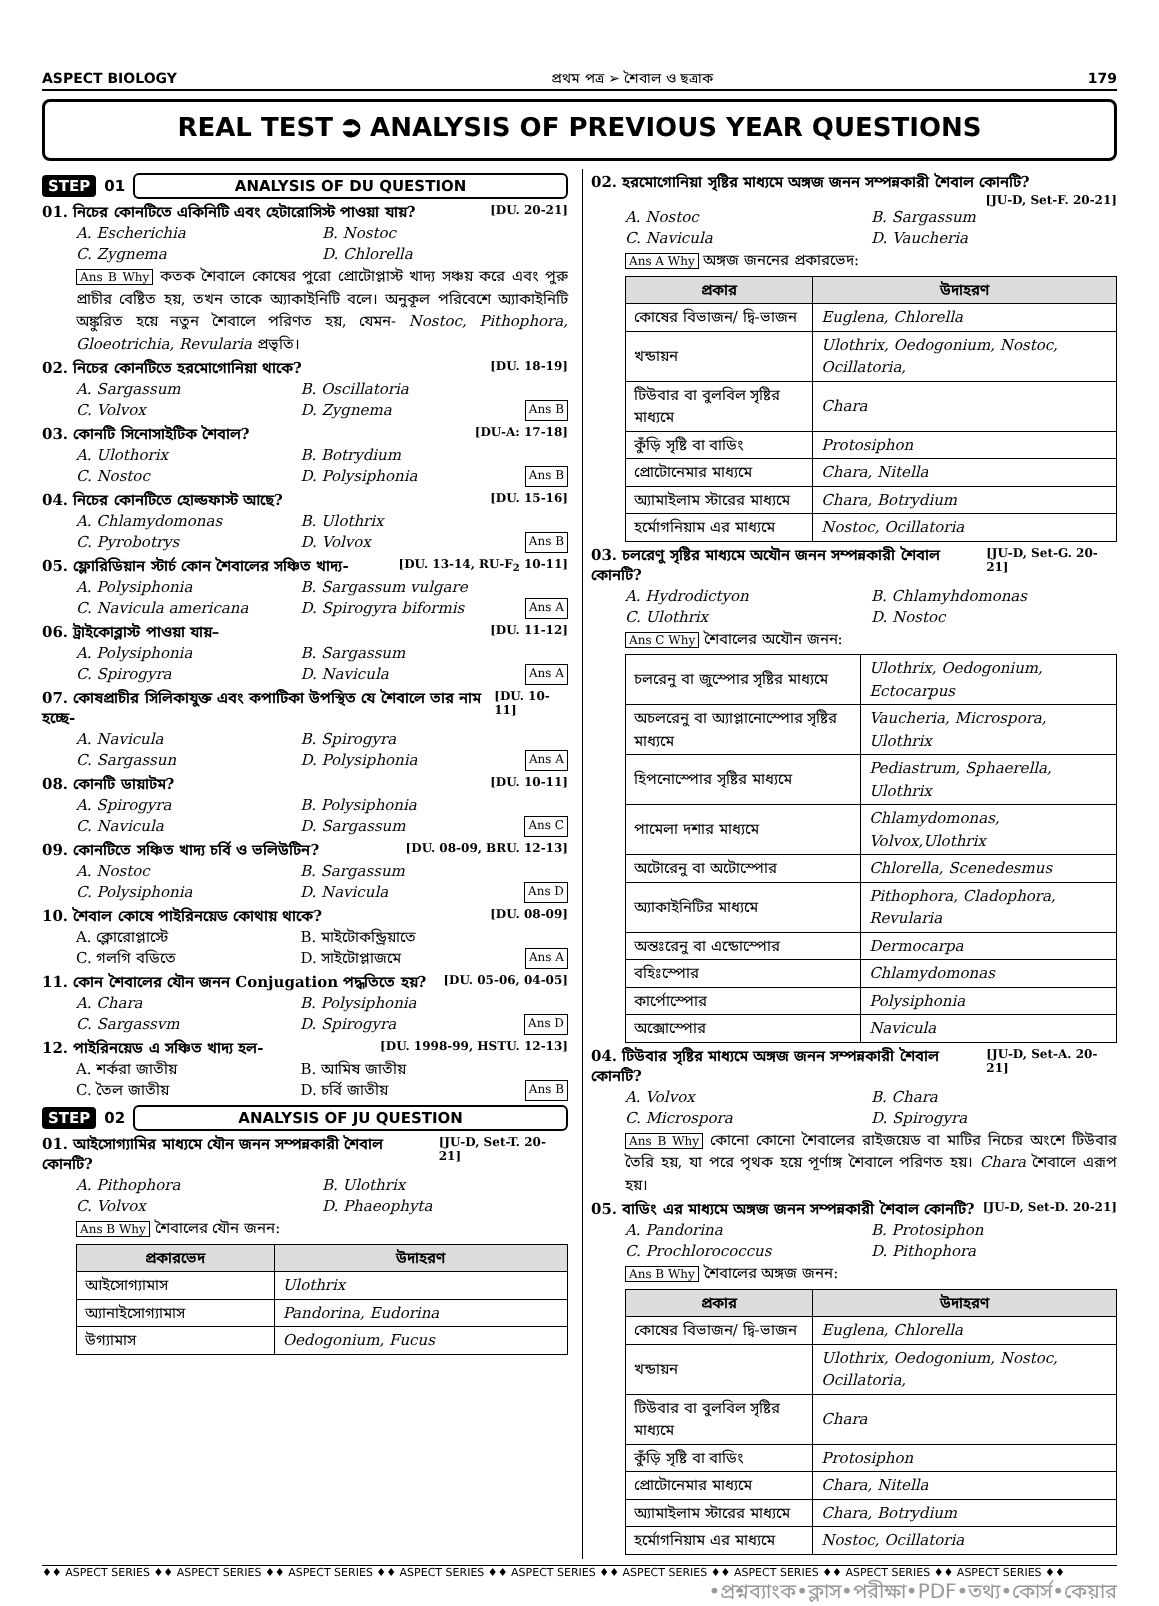ASPECT BIOLOGY প্রথম পত্র ➢ শৈবাল ও ছত্রাক 179
REAL TEST ⮊ ANALYSIS OF PREVIOUS YEAR QUESTIONS
STEP 01 ANALYSIS OF DU QUESTION
01. নিচের কোনটিতে একিনিটি এবং হেটারোসিস্ট পাওয়া যায়? [DU. 20-21]
A. Escherichia B. Nostoc C. Zygnema D. Chlorella
Ans B Why কতক শৈবালে কোষের পুরো প্রোটোপ্লাস্ট খাদ্য সঞ্চয় করে এবং পুরু প্রাচীর বেষ্টিত হয়, তখন তাকে অ্যাকাইনিটি বলে। অনুকূল পরিবেশে অ্যাকাইনিটি অঙ্কুরিত হয়ে নতুন শৈবালে পরিণত হয়, যেমন- Nostoc, Pithophora, Gloeotrichia, Revularia প্রভৃতি।
02. নিচের কোনটিতে হরমোগোনিয়া থাকে? [DU. 18-19]
A. Sargassum B. Oscillatoria C. Volvox D. Zygnema Ans B
03. কোনটি সিনোসাইটিক শৈবাল? [DU-A: 17-18]
A. Ulothorix B. Botrydium C. Nostoc D. Polysiphonia Ans B
04. নিচের কোনটিতে হোল্ডফাস্ট আছে? [DU. 15-16]
A. Chlamydomonas B. Ulothrix C. Pyrobotrys D. Volvox Ans B
05. ফ্লোরিডিয়ান স্টার্চ কোন শৈবালের সঞ্চিত খাদ্য- [DU. 13-14, RU-F<sub>2</sub> 10-11]
A. Polysiphonia B. Sargassum vulgare C. Navicula americana D. Spirogyra biformis Ans A
06. ট্রাইকোব্লাস্ট পাওয়া যায়– [DU. 11-12]
A. Polysiphonia B. Sargassum C. Spirogyra D. Navicula Ans A
07. কোষপ্রাচীর সিলিকাযুক্ত এবং কপাটিকা উপস্থিত যে শৈবালে তার নাম হচ্ছে- [DU. 10-11]
A. Navicula B. Spirogyra C. Sargassun D. Polysiphonia Ans A
08. কোনটি ডায়াটম? [DU. 10-11]
A. Spirogyra B. Polysiphonia C. Navicula D. Sargassum Ans C
09. কোনটিতে সঞ্চিত খাদ্য চর্বি ও ভলিউটিন? [DU. 08-09, BRU. 12-13]
A. Nostoc B. Sargassum C. Polysiphonia D. Navicula Ans D
10. শৈবাল কোষে পাইরিনয়েড কোথায় থাকে? [DU. 08-09]
A. ক্লোরোপ্লাস্টে B. মাইটোকন্ড্রিয়াতে C. গলগি বডিতে D. সাইটোপ্লাজমে Ans A
11. কোন শৈবালের যৌন জনন Conjugation পদ্ধতিতে হয়? [DU. 05-06, 04-05]
A. Chara B. Polysiphonia C. Sargassvm D. Spirogyra Ans D
12. পাইরিনয়েড এ সঞ্চিত খাদ্য হল- [DU. 1998-99, HSTU. 12-13]
A. শর্করা জাতীয় B. আমিষ জাতীয় C. তৈল জাতীয় D. চর্বি জাতীয় Ans B
STEP 02 ANALYSIS OF JU QUESTION
01. আইসোগ্যামির মাধ্যমে যৌন জনন সম্পন্নকারী শৈবাল কোনটি? [JU-D, Set-T. 20-21]
A. Pithophora B. Ulothrix C. Volvox D. Phaeophyta
Ans B Why শৈবালের যৌন জনন:
| প্রকারভেদ | উদাহরণ |
| --- | --- |
| আইসোগ্যামাস | Ulothrix |
| অ্যানাইসোগ্যামাস | Pandorina, Eudorina |
| উগ্যামাস | Oedogonium, Fucus |
02. হরমোগোনিয়া সৃষ্টির মাধ্যমে অঙ্গজ জনন সম্পন্নকারী শৈবাল কোনটি?
[JU-D, Set-F. 20-21]
A. Nostoc B. Sargassum C. Navicula D. Vaucheria
Ans A Why অঙ্গজ জননের প্রকারভেদ:
| প্রকার | উদাহরণ |
| --- | --- |
| কোষের বিভাজন/ দ্বি-ভাজন | Euglena, Chlorella |
| খন্ডায়ন | Ulothrix, Oedogonium, Nostoc, Ocillatoria, |
| টিউবার বা বুলবিল সৃষ্টির মাধ্যমে | Chara |
| কুঁড়ি সৃষ্টি বা বাডিং | Protosiphon |
| প্রোটোনেমার মাধ্যমে | Chara, Nitella |
| অ্যামাইলাম স্টারের মাধ্যমে | Chara, Botrydium |
| হর্মোগনিয়াম এর মাধ্যমে | Nostoc, Ocillatoria |
03. চলরেণু সৃষ্টির মাধ্যমে অযৌন জনন সম্পন্নকারী শৈবাল কোনটি? [JU-D, Set-G. 20-21]
A. Hydrodictyon B. Chlamyhdomonas C. Ulothrix D. Nostoc
Ans C Why শৈবালের অযৌন জনন:
| চলরেনু বা জুস্পোর সৃষ্টির মাধ্যমে | Ulothrix, Oedogonium, Ectocarpus |
| অচলরেনু বা অ্যাপ্লানোস্পোর সৃষ্টির মাধ্যমে | Vaucheria, Microspora, Ulothrix |
| হিপনোস্পোর সৃষ্টির মাধ্যমে | Pediastrum, Sphaerella, Ulothrix |
| পামেলা দশার মাধ্যমে | Chlamydomonas, Volvox,Ulothrix |
| অটোরেনু বা অটোস্পোর | Chlorella, Scenedesmus |
| অ্যাকাইনিটির মাধ্যমে | Pithophora, Cladophora, Revularia |
| অন্তঃরেনু বা এন্ডোস্পোর | Dermocarpa |
| বহিঃস্পোর | Chlamydomonas |
| কার্পোস্পোর | Polysiphonia |
| অক্সোস্পোর | Navicula |
04. টিউবার সৃষ্টির মাধ্যমে অঙ্গজ জনন সম্পন্নকারী শৈবাল কোনটি? [JU-D, Set-A. 20-21]
A. Volvox B. Chara C. Microspora D. Spirogyra
Ans B Why কোনো কোনো শৈবালের রাইজয়েড বা মাটির নিচের অংশে টিউবার তৈরি হয়, যা পরে পৃথক হয়ে পূর্ণাঙ্গ শৈবালে পরিণত হয়। Chara শৈবালে এরূপ হয়।
05. বাডিং এর মাধ্যমে অঙ্গজ জনন সম্পন্নকারী শৈবাল কোনটি? [JU-D, Set-D. 20-21]
A. Pandorina B. Protosiphon C. Prochlorococcus D. Pithophora
Ans B Why শৈবালের অঙ্গজ জনন:
| প্রকার | উদাহরণ |
| --- | --- |
| কোষের বিভাজন/ দ্বি-ভাজন | Euglena, Chlorella |
| খন্ডায়ন | Ulothrix, Oedogonium, Nostoc, Ocillatoria, |
| টিউবার বা বুলবিল সৃষ্টির মাধ্যমে | Chara |
| কুঁড়ি সৃষ্টি বা বাডিং | Protosiphon |
| প্রোটোনেমার মাধ্যমে | Chara, Nitella |
| অ্যামাইলাম স্টারের মাধ্যমে | Chara, Botrydium |
| হর্মোগনিয়াম এর মাধ্যমে | Nostoc, Ocillatoria |
♦♦ ASPECT SERIES ♦♦ ASPECT SERIES ♦♦ ASPECT SERIES ♦♦ ASPECT SERIES ♦♦ ASPECT SERIES ♦♦ ASPECT SERIES ♦♦ ASPECT SERIES ♦♦ ASPECT SERIES ♦♦ ASPECT SERIES ♦♦
•প্রশ্নব্যাংক•ক্লাস•পরীক্ষা•PDF•তথ্য•কোর্স•কেয়ার